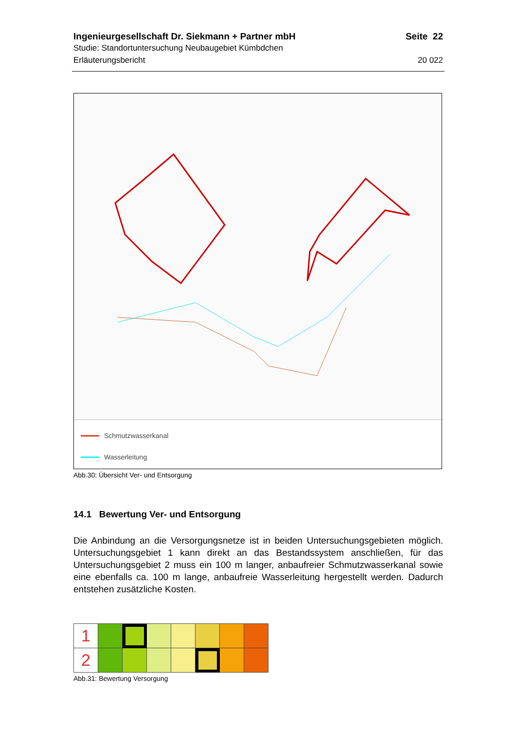Ingenieurgesellschaft Dr. Siekmann + Partner mbH Seite 22
Studie: Standortuntersuchung Neubaugebiet Kümbdchen
Erläuterungsbericht 20 022
Schmutzwasserkanal
Wasserleitung
Abb.30: Übersicht Ver- und Entsorgung
14.1 Bewertung Ver- und Entsorgung
Die Anbindung an die Versorgungsnetze ist in beiden Untersuchungsgebieten möglich. Untersuchungsgebiet 1 kann direkt an das Bestandssystem anschließen, für das Untersuchungsgebiet 2 muss ein 100 m langer, anbaufreier Schmutzwasserkanal sowie eine ebenfalls ca. 100 m lange, anbaufreie Wasserleitung hergestellt werden. Dadurch entstehen zusätzliche Kosten.
| 1 | | | | | | | |
| 2 | | | | | | | |
Abb.31: Bewertung Versorgung